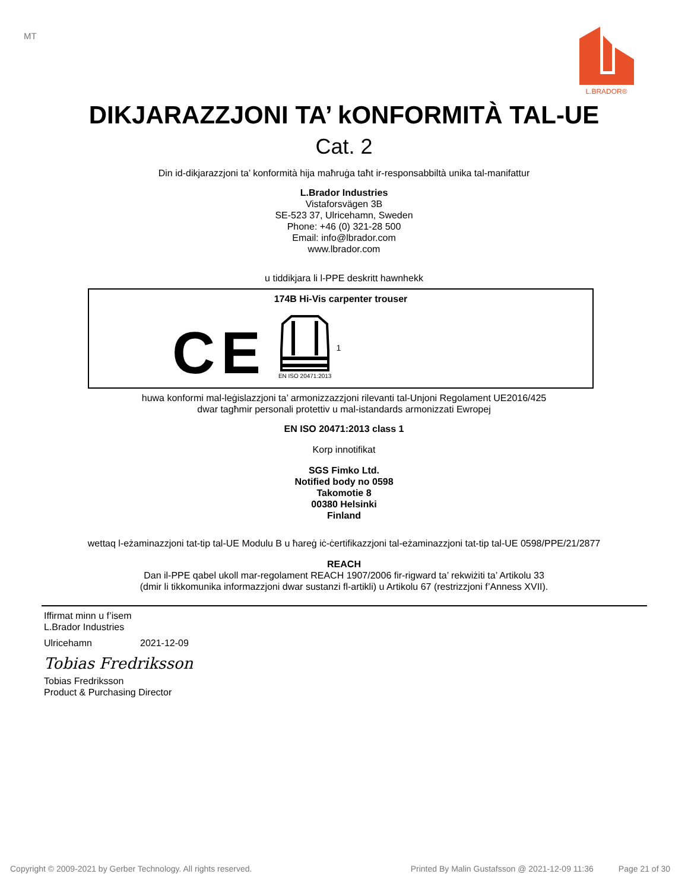MT L.BRADOR®
DIKJARAZZJONI TA’ kONFORMITÀ TAL-UE
Cat. 2
Din id-dikjarazzjoni ta’ konformità hija maħruġa taħt ir-responsabbiltà unika tal-manifattur
L.Brador Industries
Vistaforsvägen 3B
SE-523 37, Ulricehamn, Sweden
Phone: +46 (0) 321-28 500
Email: info@lbrador.com
www.lbrador.com
u tiddikjara li l-PPE deskritt hawnhekk
174B Hi-Vis carpenter trouser
CE
EN ISO 20471:2013
1
huwa konformi mal-leġislazzjoni ta’ armonizzazzjoni rilevanti tal-Unjoni Regolament UE2016/425
dwar tagħmir personali protettiv u mal-istandards armonizzati Ewropej
EN ISO 20471:2013 class 1
Korp innotifikat
SGS Fimko Ltd.
Notified body no 0598
Takomotie 8
00380 Helsinki
Finland
wettaq l-eżaminazzjoni tat-tip tal-UE Modulu B u ħareġ iċ-ċertifikazzjoni tal-eżaminazzjoni tat-tip tal-UE 0598/PPE/21/2877
REACH
Dan il-PPE qabel ukoll mar-regolament REACH 1907/2006 fir-rigward ta’ rekwiżiti ta’ Artikolu 33
(dmir li tikkomunika informazzjoni dwar sustanzi fl-artikli) u Artikolu 67 (restrizzjoni f’Anness XVII).
Iffirmat minn u f’isem
L.Brador Industries
Ulricehamn 2021-12-09
Tobias Fredriksson
Tobias Fredriksson
Product & Purchasing Director
Copyright © 2009-2021 by Gerber Technology. All rights reserved. Printed By Malin Gustafsson @ 2021-12-09 11:36 Page 21 of 30